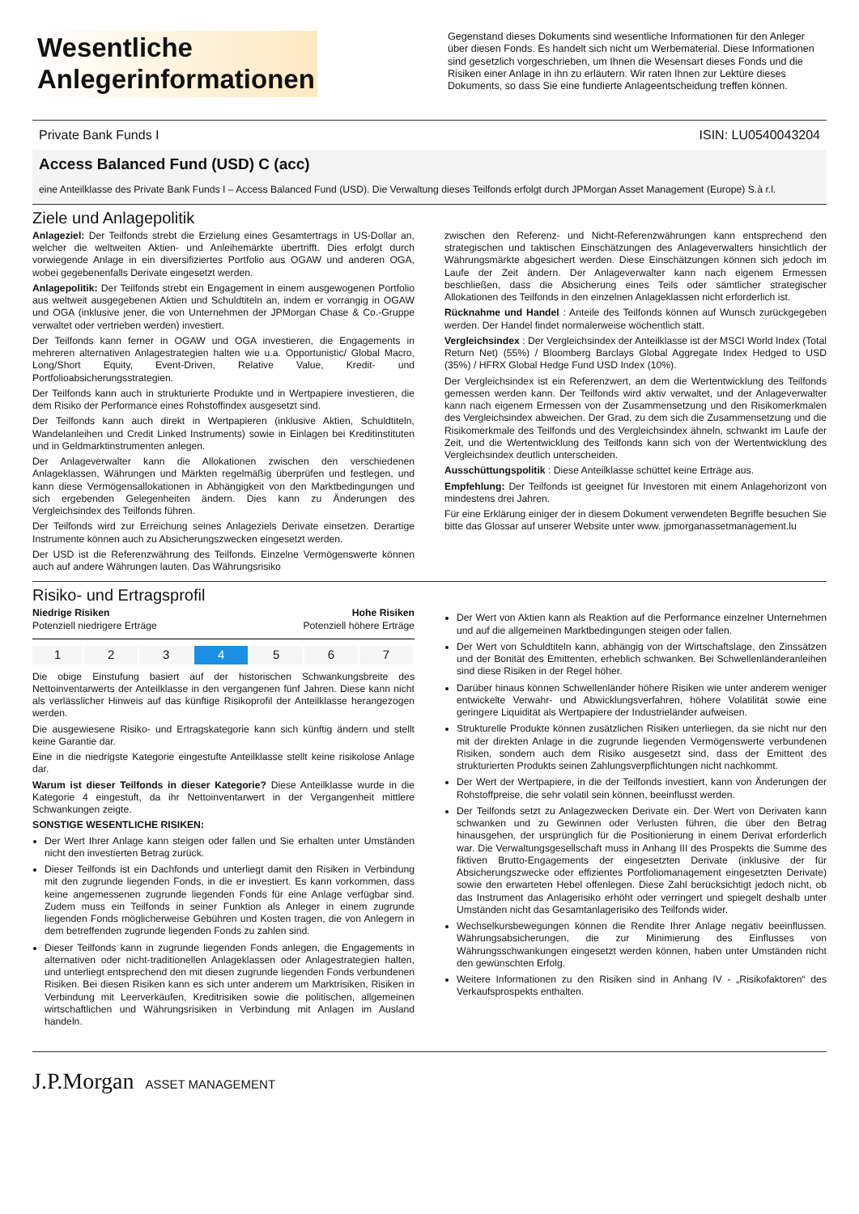Wesentliche Anlegerinformationen
Gegenstand dieses Dokuments sind wesentliche Informationen für den Anleger über diesen Fonds. Es handelt sich nicht um Werbematerial. Diese Informationen sind gesetzlich vorgeschrieben, um Ihnen die Wesensart dieses Fonds und die Risiken einer Anlage in ihn zu erläutern. Wir raten Ihnen zur Lektüre dieses Dokuments, so dass Sie eine fundierte Anlageentscheidung treffen können.
Private Bank Funds I ISIN: LU0540043204
Access Balanced Fund (USD) C (acc)
eine Anteilklasse des Private Bank Funds I – Access Balanced Fund (USD). Die Verwaltung dieses Teilfonds erfolgt durch JPMorgan Asset Management (Europe) S.à r.l.
Ziele und Anlagepolitik
Anlageziel: Der Teilfonds strebt die Erzielung eines Gesamtertrags in US-Dollar an, welcher die weltweiten Aktien- und Anleihemärkte übertrifft. Dies erfolgt durch vorwiegende Anlage in ein diversifiziertes Portfolio aus OGAW und anderen OGA, wobei gegebenenfalls Derivate eingesetzt werden.
Anlagepolitik: Der Teilfonds strebt ein Engagement in einem ausgewogenen Portfolio aus weltweit ausgegebenen Aktien und Schuldtiteln an, indem er vorrangig in OGAW und OGA (inklusive jener, die von Unternehmen der JPMorgan Chase & Co.-Gruppe verwaltet oder vertrieben werden) investiert.
Der Teilfonds kann ferner in OGAW und OGA investieren, die Engagements in mehreren alternativen Anlagestrategien halten wie u.a. Opportunistic/ Global Macro, Long/Short Equity, Event-Driven, Relative Value, Kredit- und Portfolioabsicherungsstrategien.
Der Teilfonds kann auch in strukturierte Produkte und in Wertpapiere investieren, die dem Risiko der Performance eines Rohstoffindex ausgesetzt sind.
Der Teilfonds kann auch direkt in Wertpapieren (inklusive Aktien, Schuldtiteln, Wandelanleihen und Credit Linked Instruments) sowie in Einlagen bei Kreditinstituten und in Geldmarktinstrumenten anlegen.
Der Anlageverwalter kann die Allokationen zwischen den verschiedenen Anlageklassen, Währungen und Märkten regelmäßig überprüfen und festlegen, und kann diese Vermögensallokationen in Abhängigkeit von den Marktbedingungen und sich ergebenden Gelegenheiten ändern. Dies kann zu Änderungen des Vergleichsindex des Teilfonds führen.
Der Teilfonds wird zur Erreichung seines Anlageziels Derivate einsetzen. Derartige Instrumente können auch zu Absicherungszwecken eingesetzt werden.
Der USD ist die Referenzwährung des Teilfonds. Einzelne Vermögenswerte können auch auf andere Währungen lauten. Das Währungsrisiko
zwischen den Referenz- und Nicht-Referenzwährungen kann entsprechend den strategischen und taktischen Einschätzungen des Anlageverwalters hinsichtlich der Währungsmärkte abgesichert werden. Diese Einschätzungen können sich jedoch im Laufe der Zeit ändern. Der Anlageverwalter kann nach eigenem Ermessen beschließen, dass die Absicherung eines Teils oder sämtlicher strategischer Allokationen des Teilfonds in den einzelnen Anlageklassen nicht erforderlich ist.
Rücknahme und Handel : Anteile des Teilfonds können auf Wunsch zurückgegeben werden. Der Handel findet normalerweise wöchentlich statt.
Vergleichsindex : Der Vergleichsindex der Anteilklasse ist der MSCI World Index (Total Return Net) (55%) / Bloomberg Barclays Global Aggregate Index Hedged to USD (35%) / HFRX Global Hedge Fund USD Index (10%).
Der Vergleichsindex ist ein Referenzwert, an dem die Wertentwicklung des Teilfonds gemessen werden kann. Der Teilfonds wird aktiv verwaltet, und der Anlageverwalter kann nach eigenem Ermessen von der Zusammensetzung und den Risikomerkmalen des Vergleichsindex abweichen. Der Grad, zu dem sich die Zusammensetzung und die Risikomerkmale des Teilfonds und des Vergleichsindex ähneln, schwankt im Laufe der Zeit, und die Wertentwicklung des Teilfonds kann sich von der Wertentwicklung des Vergleichsindex deutlich unterscheiden.
Ausschüttungspolitik : Diese Anteilklasse schüttet keine Erträge aus.
Empfehlung: Der Teilfonds ist geeignet für Investoren mit einem Anlagehorizont von mindestens drei Jahren.
Für eine Erklärung einiger der in diesem Dokument verwendeten Begriffe besuchen Sie bitte das Glossar auf unserer Website unter www. jpmorganassetmanagement.lu
Risiko- und Ertragsprofil
Niedrige Risiken
Potenziell niedrigere Erträge Hohe Risiken
Potenziell höhere Erträge
| 1 | 2 | 3 | 4 | 5 | 6 | 7 |
Die obige Einstufung basiert auf der historischen Schwankungsbreite des Nettoinventarwerts der Anteilklasse in den vergangenen fünf Jahren. Diese kann nicht als verlässlicher Hinweis auf das künftige Risikoprofil der Anteilklasse herangezogen werden.
Die ausgewiesene Risiko- und Ertragskategorie kann sich künftig ändern und stellt keine Garantie dar.
Eine in die niedrigste Kategorie eingestufte Anteilklasse stellt keine risikolose Anlage dar.
Warum ist dieser Teilfonds in dieser Kategorie? Diese Anteilklasse wurde in die Kategorie 4 eingestuft, da ihr Nettoinventarwert in der Vergangenheit mittlere Schwankungen zeigte.
SONSTIGE WESENTLICHE RISIKEN:
Der Wert Ihrer Anlage kann steigen oder fallen und Sie erhalten unter Umständen nicht den investierten Betrag zurück.
Dieser Teilfonds ist ein Dachfonds und unterliegt damit den Risiken in Verbindung mit den zugrunde liegenden Fonds, in die er investiert. Es kann vorkommen, dass keine angemessenen zugrunde liegenden Fonds für eine Anlage verfügbar sind. Zudem muss ein Teilfonds in seiner Funktion als Anleger in einem zugrunde liegenden Fonds möglicherweise Gebühren und Kosten tragen, die von Anlegern in dem betreffenden zugrunde liegenden Fonds zu zahlen sind.
Dieser Teilfonds kann in zugrunde liegenden Fonds anlegen, die Engagements in alternativen oder nicht-traditionellen Anlageklassen oder Anlagestrategien halten, und unterliegt entsprechend den mit diesen zugrunde liegenden Fonds verbundenen Risiken. Bei diesen Risiken kann es sich unter anderem um Marktrisiken, Risiken in Verbindung mit Leerverkäufen, Kreditrisiken sowie die politischen, allgemeinen wirtschaftlichen und Währungsrisiken in Verbindung mit Anlagen im Ausland handeln.
Der Wert von Aktien kann als Reaktion auf die Performance einzelner Unternehmen und auf die allgemeinen Marktbedingungen steigen oder fallen.
Der Wert von Schuldtiteln kann, abhängig von der Wirtschaftslage, den Zinssätzen und der Bonität des Emittenten, erheblich schwanken. Bei Schwellenländeranleihen sind diese Risiken in der Regel höher.
Darüber hinaus können Schwellenländer höhere Risiken wie unter anderem weniger entwickelte Verwahr- und Abwicklungsverfahren, höhere Volatilität sowie eine geringere Liquidität als Wertpapiere der Industrieländer aufweisen.
Strukturelle Produkte können zusätzlichen Risiken unterliegen, da sie nicht nur den mit der direkten Anlage in die zugrunde liegenden Vermögenswerte verbundenen Risiken, sondern auch dem Risiko ausgesetzt sind, dass der Emittent des strukturierten Produkts seinen Zahlungsverpflichtungen nicht nachkommt.
Der Wert der Wertpapiere, in die der Teilfonds investiert, kann von Änderungen der Rohstoffpreise, die sehr volatil sein können, beeinflusst werden.
Der Teilfonds setzt zu Anlagezwecken Derivate ein. Der Wert von Derivaten kann schwanken und zu Gewinnen oder Verlusten führen, die über den Betrag hinausgehen, der ursprünglich für die Positionierung in einem Derivat erforderlich war. Die Verwaltungsgesellschaft muss in Anhang III des Prospekts die Summe des fiktiven Brutto-Engagements der eingesetzten Derivate (inklusive der für Absicherungszwecke oder effizientes Portfoliomanagement eingesetzten Derivate) sowie den erwarteten Hebel offenlegen. Diese Zahl berücksichtigt jedoch nicht, ob das Instrument das Anlagerisiko erhöht oder verringert und spiegelt deshalb unter Umständen nicht das Gesamtanlagerisiko des Teilfonds wider.
Wechselkursbewegungen können die Rendite Ihrer Anlage negativ beeinflussen. Währungsabsicherungen, die zur Minimierung des Einflusses von Währungsschwankungen eingesetzt werden können, haben unter Umständen nicht den gewünschten Erfolg.
Weitere Informationen zu den Risiken sind in Anhang IV - „Risikofaktoren“ des Verkaufsprospekts enthalten.
J.P.Morgan ASSET MANAGEMENT